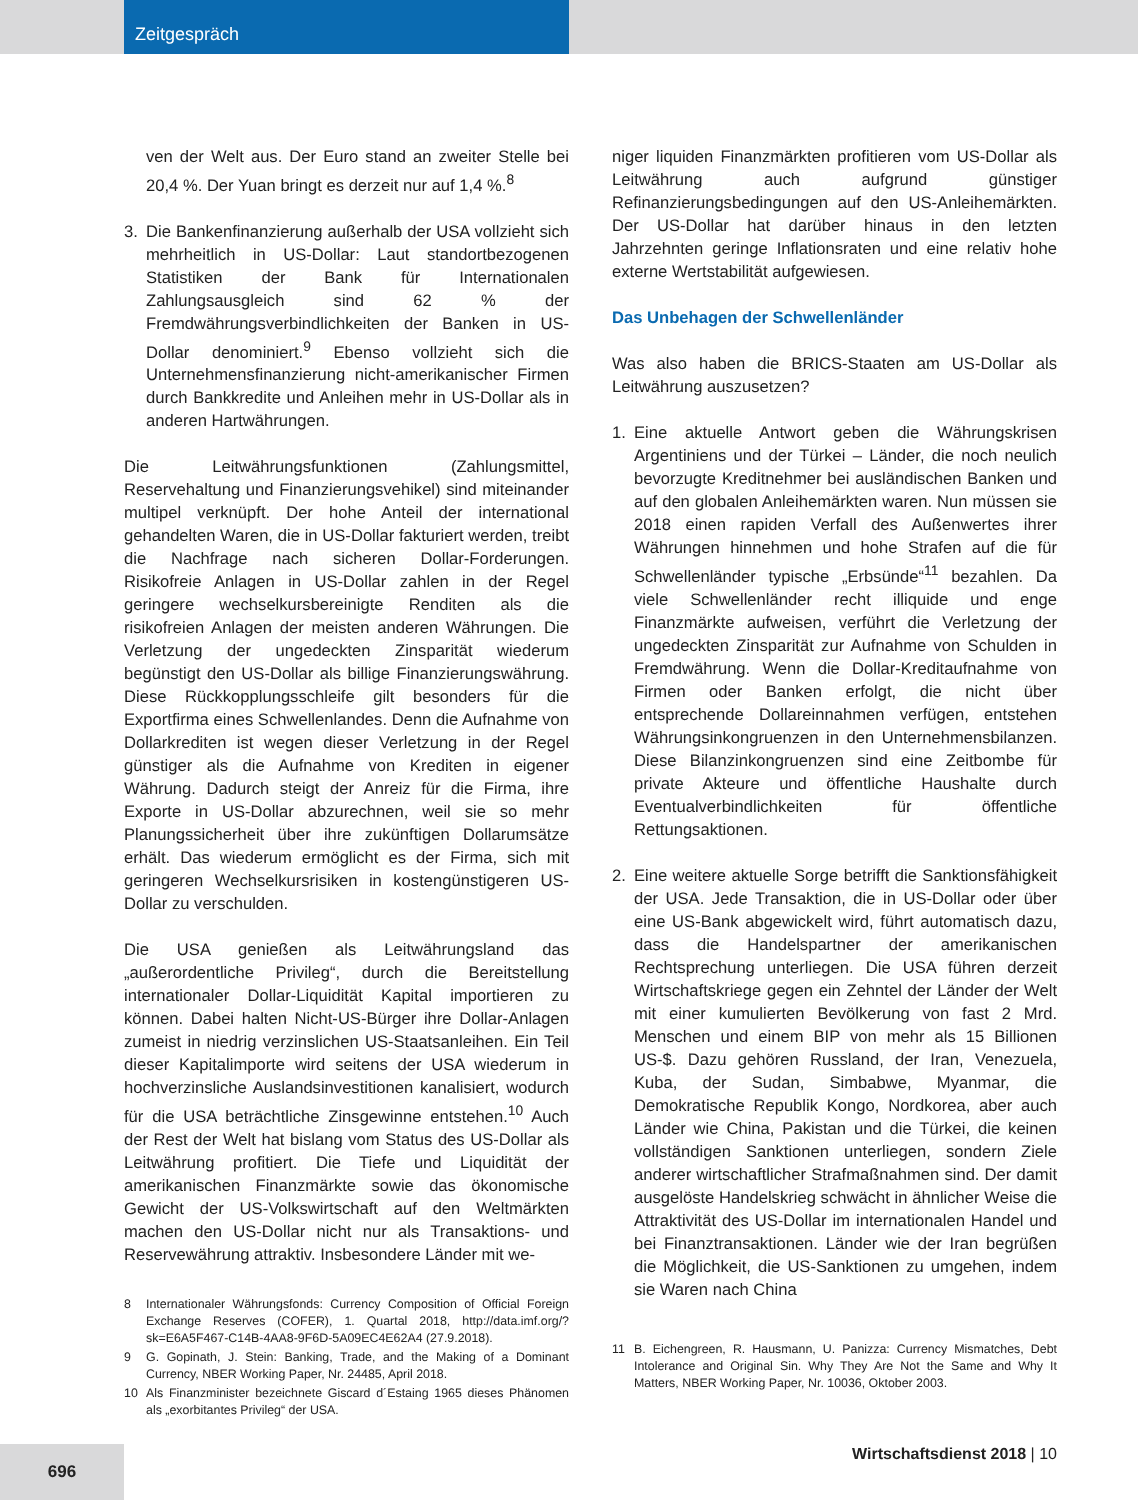Zeitgespräch
ven der Welt aus. Der Euro stand an zweiter Stelle bei 20,4 %. Der Yuan bringt es derzeit nur auf 1,4 %.<sup>8</sup>
3. Die Bankenfinanzierung außerhalb der USA vollzieht sich mehrheitlich in US-Dollar: Laut standortbezogenen Statistiken der Bank für Internationalen Zahlungsausgleich sind 62 % der Fremdwährungsverbindlichkeiten der Banken in US-Dollar denominiert.<sup>9</sup> Ebenso vollzieht sich die Unternehmensfinanzierung nicht-amerikanischer Firmen durch Bankkredite und Anleihen mehr in US-Dollar als in anderen Hartwährungen.
Die Leitwährungsfunktionen (Zahlungsmittel, Reservehaltung und Finanzierungsvehikel) sind miteinander multipel verknüpft. Der hohe Anteil der international gehandelten Waren, die in US-Dollar fakturiert werden, treibt die Nachfrage nach sicheren Dollar-Forderungen. Risikofreie Anlagen in US-Dollar zahlen in der Regel geringere wechselkursbereinigte Renditen als die risikofreien Anlagen der meisten anderen Währungen. Die Verletzung der ungedeckten Zinsparität wiederum begünstigt den US-Dollar als billige Finanzierungswährung. Diese Rückkopplungsschleife gilt besonders für die Exportfirma eines Schwellenlandes. Denn die Aufnahme von Dollarkrediten ist wegen dieser Verletzung in der Regel günstiger als die Aufnahme von Krediten in eigener Währung. Dadurch steigt der Anreiz für die Firma, ihre Exporte in US-Dollar abzurechnen, weil sie so mehr Planungssicherheit über ihre zukünftigen Dollarumsätze erhält. Das wiederum ermöglicht es der Firma, sich mit geringeren Wechselkursrisiken in kostengünstigeren US-Dollar zu verschulden.
Die USA genießen als Leitwährungsland das „außerordentliche Privileg“, durch die Bereitstellung internationaler Dollar-Liquidität Kapital importieren zu können. Dabei halten Nicht-US-Bürger ihre Dollar-Anlagen zumeist in niedrig verzinslichen US-Staatsanleihen. Ein Teil dieser Kapitalimporte wird seitens der USA wiederum in hochverzinsliche Auslandsinvestitionen kanalisiert, wodurch für die USA beträchtliche Zinsgewinne entstehen.<sup>10</sup> Auch der Rest der Welt hat bislang vom Status des US-Dollar als Leitwährung profitiert. Die Tiefe und Liquidität der amerikanischen Finanzmärkte sowie das ökonomische Gewicht der US-Volkswirtschaft auf den Weltmärkten machen den US-Dollar nicht nur als Transaktions- und Reservewährung attraktiv. Insbesondere Länder mit we-
8 Internationaler Währungsfonds: Currency Composition of Official Foreign Exchange Reserves (COFER), 1. Quartal 2018, http://data.imf.org/?sk=E6A5F467-C14B-4AA8-9F6D-5A09EC4E62A4 (27.9.2018).
9 G. Gopinath, J. Stein: Banking, Trade, and the Making of a Dominant Currency, NBER Working Paper, Nr. 24485, April 2018.
10 Als Finanzminister bezeichnete Giscard d´Estaing 1965 dieses Phänomen als „exorbitantes Privileg“ der USA.
niger liquiden Finanzmärkten profitieren vom US-Dollar als Leitwährung auch aufgrund günstiger Refinanzierungsbedingungen auf den US-Anleihemärkten. Der US-Dollar hat darüber hinaus in den letzten Jahrzehnten geringe Inflationsraten und eine relativ hohe externe Wertstabilität aufgewiesen.
Das Unbehagen der Schwellenländer
Was also haben die BRICS-Staaten am US-Dollar als Leitwährung auszusetzen?
1. Eine aktuelle Antwort geben die Währungskrisen Argentiniens und der Türkei – Länder, die noch neulich bevorzugte Kreditnehmer bei ausländischen Banken und auf den globalen Anleihemärkten waren. Nun müssen sie 2018 einen rapiden Verfall des Außenwertes ihrer Währungen hinnehmen und hohe Strafen auf die für Schwellenländer typische „Erbsünde“<sup>11</sup> bezahlen. Da viele Schwellenländer recht illiquide und enge Finanzmärkte aufweisen, verführt die Verletzung der ungedeckten Zinsparität zur Aufnahme von Schulden in Fremdwährung. Wenn die Dollar-Kreditaufnahme von Firmen oder Banken erfolgt, die nicht über entsprechende Dollareinnahmen verfügen, entstehen Währungsinkongruenzen in den Unternehmensbilanzen. Diese Bilanzinkongruenzen sind eine Zeitbombe für private Akteure und öffentliche Haushalte durch Eventualverbindlichkeiten für öffentliche Rettungsaktionen.
2. Eine weitere aktuelle Sorge betrifft die Sanktionsfähigkeit der USA. Jede Transaktion, die in US-Dollar oder über eine US-Bank abgewickelt wird, führt automatisch dazu, dass die Handelspartner der amerikanischen Rechtsprechung unterliegen. Die USA führen derzeit Wirtschaftskriege gegen ein Zehntel der Länder der Welt mit einer kumulierten Bevölkerung von fast 2 Mrd. Menschen und einem BIP von mehr als 15 Billionen US-$. Dazu gehören Russland, der Iran, Venezuela, Kuba, der Sudan, Simbabwe, Myanmar, die Demokratische Republik Kongo, Nordkorea, aber auch Länder wie China, Pakistan und die Türkei, die keinen vollständigen Sanktionen unterliegen, sondern Ziele anderer wirtschaftlicher Strafmaßnahmen sind. Der damit ausgelöste Handelskrieg schwächt in ähnlicher Weise die Attraktivität des US-Dollar im internationalen Handel und bei Finanztransaktionen. Länder wie der Iran begrüßen die Möglichkeit, die US-Sanktionen zu umgehen, indem sie Waren nach China
11 B. Eichengreen, R. Hausmann, U. Panizza: Currency Mismatches, Debt Intolerance and Original Sin. Why They Are Not the Same and Why It Matters, NBER Working Paper, Nr. 10036, Oktober 2003.
696
Wirtschaftsdienst 2018 | 10